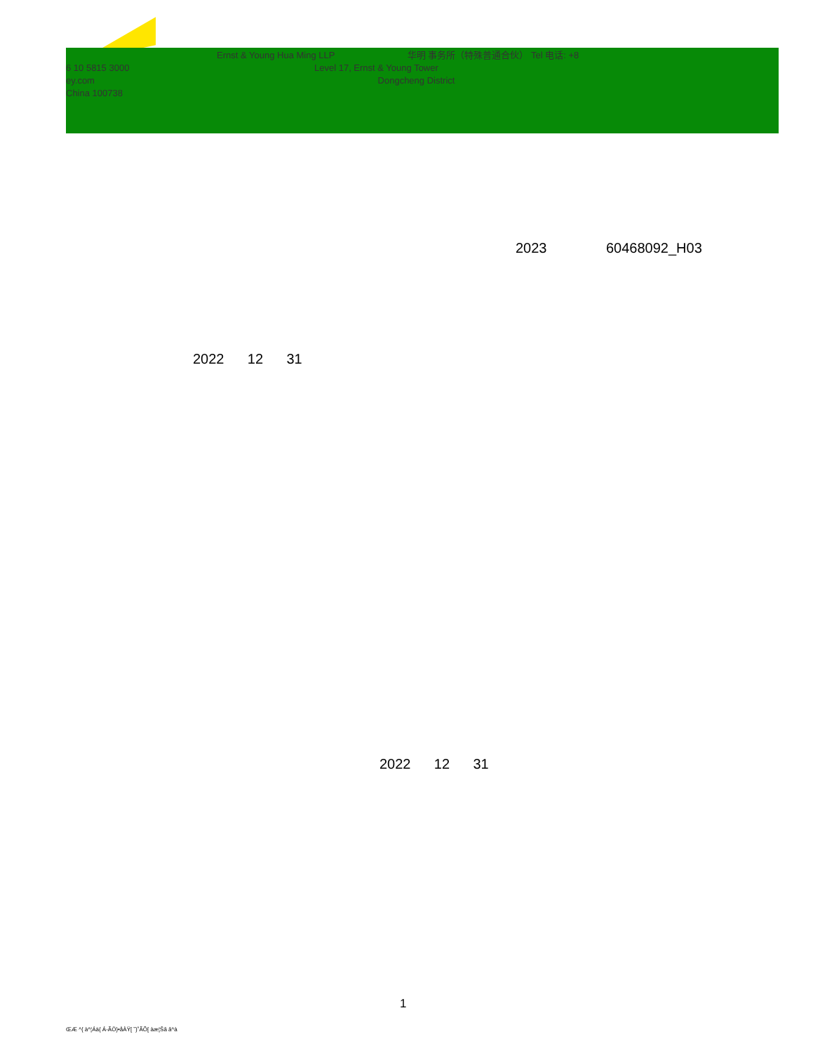Ernst & Young Hua Ming LLP 华明 事务所（特殊普通合伙） Tel 电话: +8
6 10 5815 3000 Level 17, Ernst & Young Tower
ey.com Dongcheng District
China 100738
2023 60468092_H03
2022 12 31
2022 12 31
1
ŒÆ ^{ à^¦Áä{ Á-ÃÖ}•åÀŸ[ ˘}˚ÃÕ[ àæ¦Šã ã^à